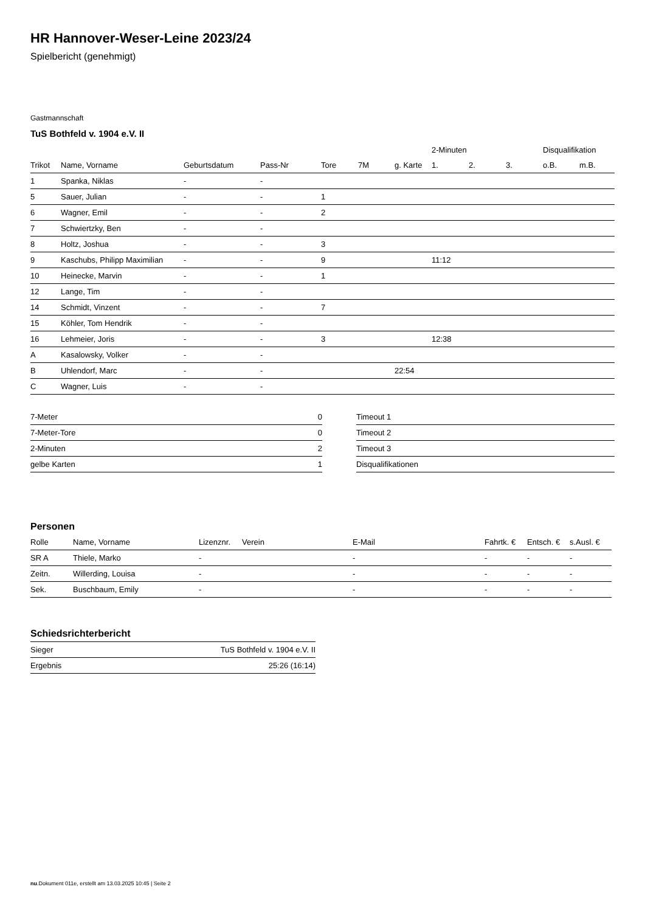HR Hannover-Weser-Leine 2023/24
Spielbericht (genehmigt)
Gastmannschaft
TuS Bothfeld v. 1904 e.V. II
| | | | | | | | 2-Minuten | | | Disqualifikation | |
| --- | --- | --- | --- | --- | --- | --- | --- | --- | --- | --- | --- |
| Trikot | Name, Vorname | Geburtsdatum | Pass-Nr | Tore | 7M | g. Karte | 1. | 2. | 3. | o.B. | m.B. |
| 1 | Spanka, Niklas | - | - | | | | | | | | |
| 5 | Sauer, Julian | - | - | 1 | | | | | | | |
| 6 | Wagner, Emil | - | - | 2 | | | | | | | |
| 7 | Schwiertzky, Ben | - | - | | | | | | | | |
| 8 | Holtz, Joshua | - | - | 3 | | | | | | | |
| 9 | Kaschubs, Philipp Maximilian | - | - | 9 | | | 11:12 | | | | |
| 10 | Heinecke, Marvin | - | - | 1 | | | | | | | |
| 12 | Lange, Tim | - | - | | | | | | | | |
| 14 | Schmidt, Vinzent | - | - | 7 | | | | | | | |
| 15 | Köhler, Tom Hendrik | - | - | | | | | | | | |
| 16 | Lehmeier, Joris | - | - | 3 | | | 12:38 | | | | |
| A | Kasalowsky, Volker | - | - | | | | | | | | |
| B | Uhlendorf, Marc | - | - | | | 22:54 | | | | | |
| C | Wagner, Luis | - | - | | | | | | | | |
| 7-Meter | 0 |
| 7-Meter-Tore | 0 |
| 2-Minuten | 2 |
| gelbe Karten | 1 |
| Timeout 1 |
| Timeout 2 |
| Timeout 3 |
| Disqualifikationen |
Personen
| Rolle | Name, Vorname | Lizenznr. | Verein | E-Mail | Fahrtk. € | Entsch. € | s.Ausl. € |
| --- | --- | --- | --- | --- | --- | --- | --- |
| SR A | Thiele, Marko | - | | - | - | - | - |
| Zeitn. | Willerding, Louisa | - | | - | - | - | - |
| Sek. | Buschbaum, Emily | - | | - | - | - | - |
Schiedsrichterbericht
| Sieger | TuS Bothfeld v. 1904 e.V. II |
| Ergebnis | 25:26 (16:14) |
nu.Dokument 011e, erstellt am 13.03.2025 10:45 | Seite 2